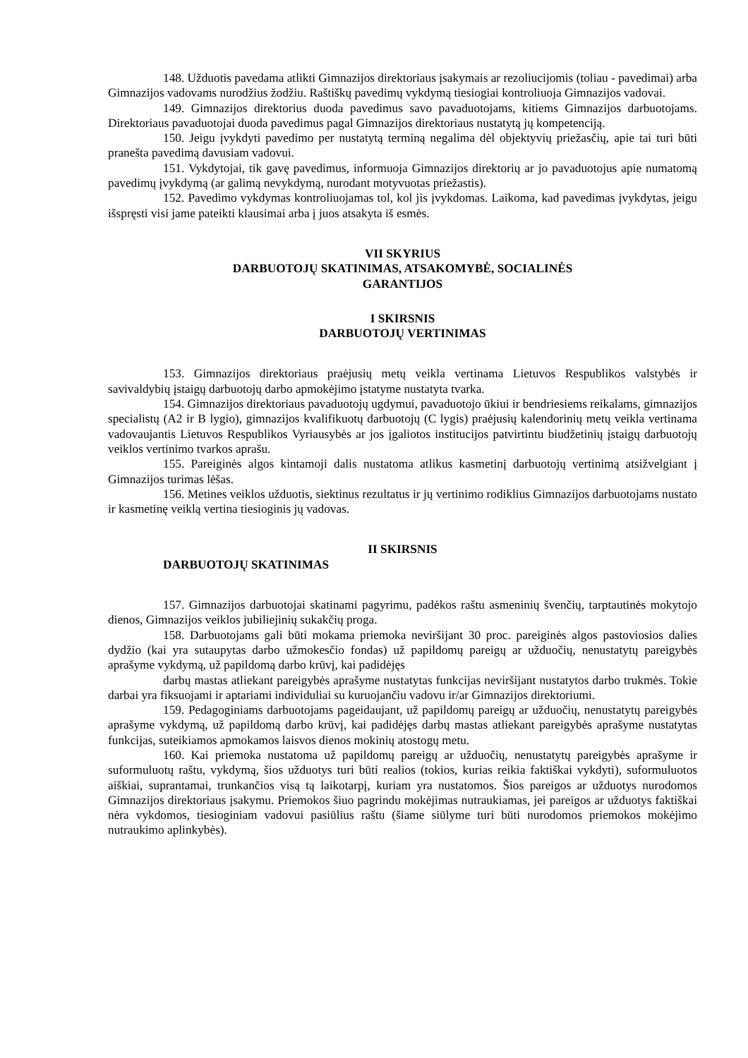148. Užduotis pavedama atlikti Gimnazijos direktoriaus įsakymais ar rezoliucijomis (toliau - pavedimai) arba Gimnazijos vadovams nurodžius žodžiu. Raštiškų pavedimų vykdymą tiesiogiai kontroliuoja Gimnazijos vadovai.
149. Gimnazijos direktorius duoda pavedimus savo pavaduotojams, kitiems Gimnazijos darbuotojams. Direktoriaus pavaduotojai duoda pavedimus pagal Gimnazijos direktoriaus nustatytą jų kompetenciją.
150. Jeigu įvykdyti pavedimo per nustatytą terminą negalima dėl objektyvių priežasčių, apie tai turi būti pranešta pavedimą davusiam vadovui.
151. Vykdytojai, tik gavę pavedimus, informuoja Gimnazijos direktorių ar jo pavaduotojus apie numatomą pavedimų įvykdymą (ar galimą nevykdymą, nurodant motyvuotas priežastis).
152. Pavedimo vykdymas kontroliuojamas tol, kol jis įvykdomas. Laikoma, kad pavedimas įvykdytas, jeigu išspręsti visi jame pateikti klausimai arba į juos atsakyta iš esmės.
VII SKYRIUS
DARBUOTOJŲ SKATINIMAS, ATSAKOMYBĖ, SOCIALINĖS
GARANTIJOS
I SKIRSNIS
DARBUOTOJŲ VERTINIMAS
153. Gimnazijos direktoriaus praėjusių metų veikla vertinama Lietuvos Respublikos valstybės ir savivaldybių įstaigų darbuotojų darbo apmokėjimo įstatyme nustatyta tvarka.
154. Gimnazijos direktoriaus pavaduotojų ugdymui, pavaduotojo ūkiui ir bendriesiems reikalams, gimnazijos specialistų (A2 ir B lygio), gimnazijos kvalifikuotų darbuotojų (C lygis) praėjusių kalendorinių metų veikla vertinama vadovaujantis Lietuvos Respublikos Vyriausybės ar jos įgaliotos institucijos patvirtintu biudžetinių įstaigų darbuotojų veiklos vertinimo tvarkos aprašu.
155. Pareiginės algos kintamoji dalis nustatoma atlikus kasmetinį darbuotojų vertinimą atsižvelgiant į Gimnazijos turimas lėšas.
156. Metines veiklos užduotis, siektinus rezultatus ir jų vertinimo rodiklius Gimnazijos darbuotojams nustato ir kasmetinę veiklą vertina tiesioginis jų vadovas.
II SKIRSNIS
DARBUOTOJŲ SKATINIMAS
157. Gimnazijos darbuotojai skatinami pagyrimu, padėkos raštu asmeninių švenčių, tarptautinės mokytojo dienos, Gimnazijos veiklos jubiliejinių sukakčių proga.
158. Darbuotojams gali būti mokama priemoka neviršijant 30 proc. pareiginės algos pastoviosios dalies dydžio (kai yra sutaupytas darbo užmokesčio fondas) už papildomų pareigų ar užduočių, nenustatytų pareigybės aprašyme vykdymą, už papildomą darbo krūvį, kai padidėjęs
darbų mastas atliekant pareigybės aprašyme nustatytas funkcijas neviršijant nustatytos darbo trukmės. Tokie darbai yra fiksuojami ir aptariami individuliai su kuruojančiu vadovu ir/ar Gimnazijos direktoriumi.
159. Pedagoginiams darbuotojams pageidaujant, už papildomų pareigų ar užduočių, nenustatytų pareigybės aprašyme vykdymą, už papildomą darbo krūvį, kai padidėjęs darbų mastas atliekant pareigybės aprašyme nustatytas funkcijas, suteikiamos apmokamos laisvos dienos mokinių atostogų metu.
160. Kai priemoka nustatoma už papildomų pareigų ar užduočių, nenustatytų pareigybės aprašyme ir suformuluotų raštu, vykdymą, šios užduotys turi būti realios (tokios, kurias reikia faktiškai vykdyti), suformuluotos aiškiai, suprantamai, trunkančios visą tą laikotarpį, kuriam yra nustatomos. Šios pareigos ar užduotys nurodomos Gimnazijos direktoriaus įsakymu. Priemokos šiuo pagrindu mokėjimas nutraukiamas, jei pareigos ar užduotys faktiškai nėra vykdomos, tiesioginiam vadovui pasiūlius raštu (šiame siūlyme turi būti nurodomos priemokos mokėjimo nutraukimo aplinkybės).